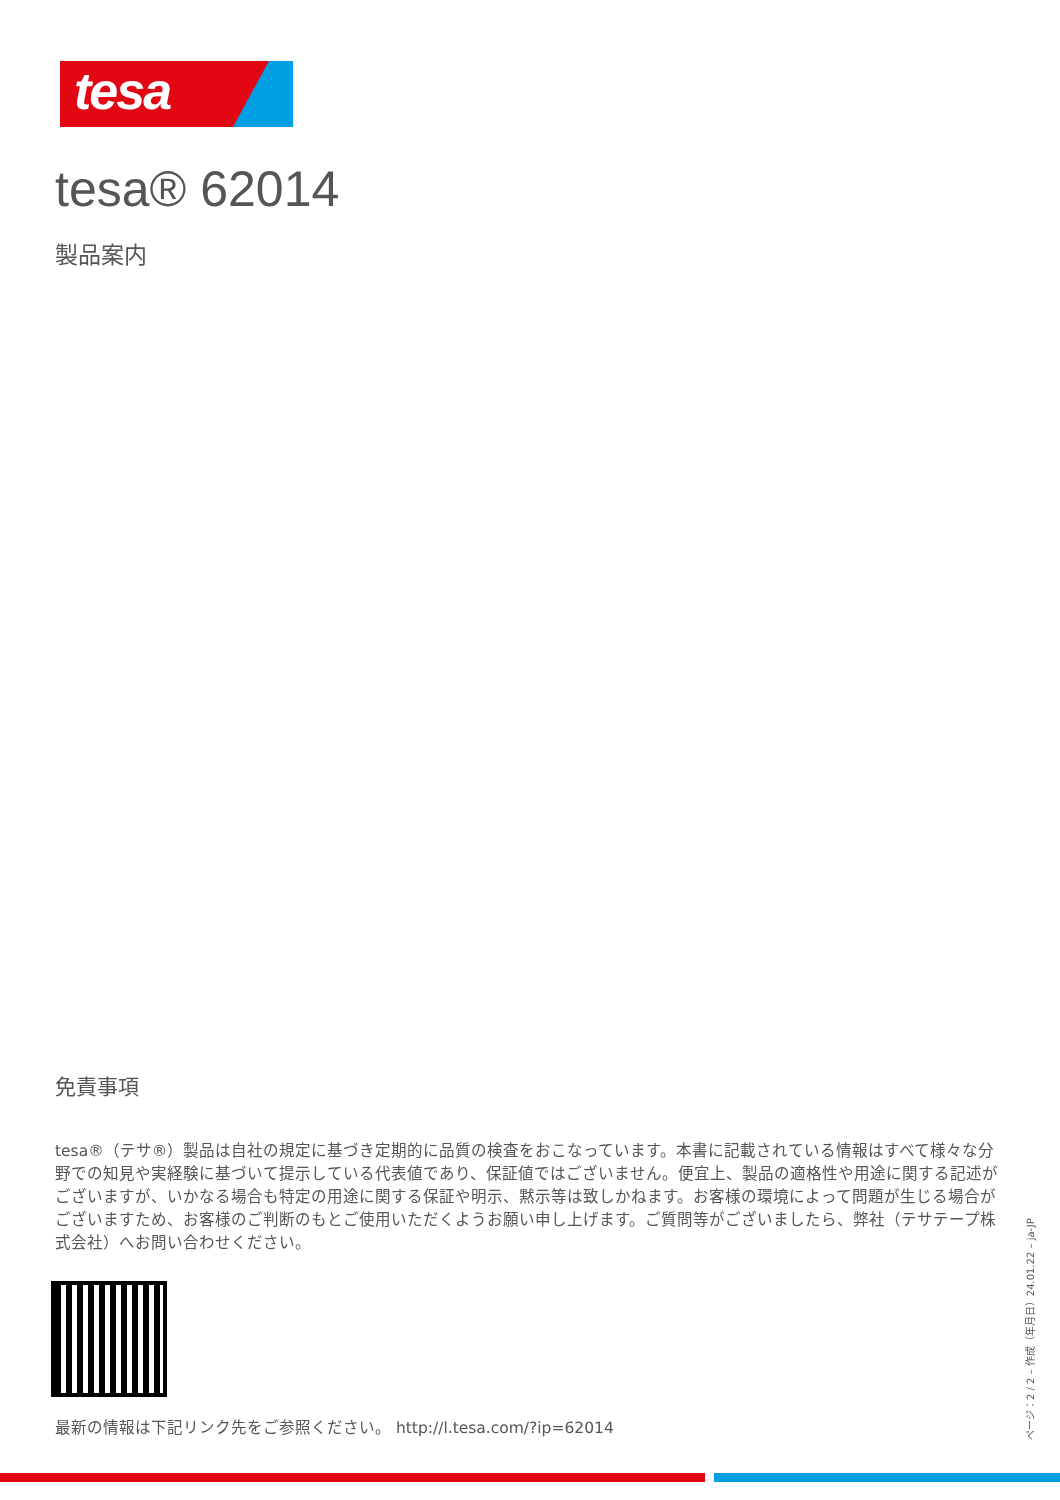tesa
tesa® 62014
製品案内
免責事項
tesa®（テサ®）製品は自社の規定に基づき定期的に品質の検査をおこなっています。本書に記載されている情報はすべて様々な分野での知見や実経験に基づいて提示している代表値であり、保証値ではございません。便宜上、製品の適格性や用途に関する記述がございますが、いかなる場合も特定の用途に関する保証や明示、黙示等は致しかねます。お客様の環境によって問題が生じる場合がございますため、お客様のご判断のもとご使用いただくようお願い申し上げます。ご質問等がございましたら、弊社（テサテープ株式会社）へお問い合わせください。
最新の情報は下記リンク先をご参照ください。 http://l.tesa.com/?ip=62014
ページ：2 / 2 – 作成（年月日）24.01.22 – ja-JP